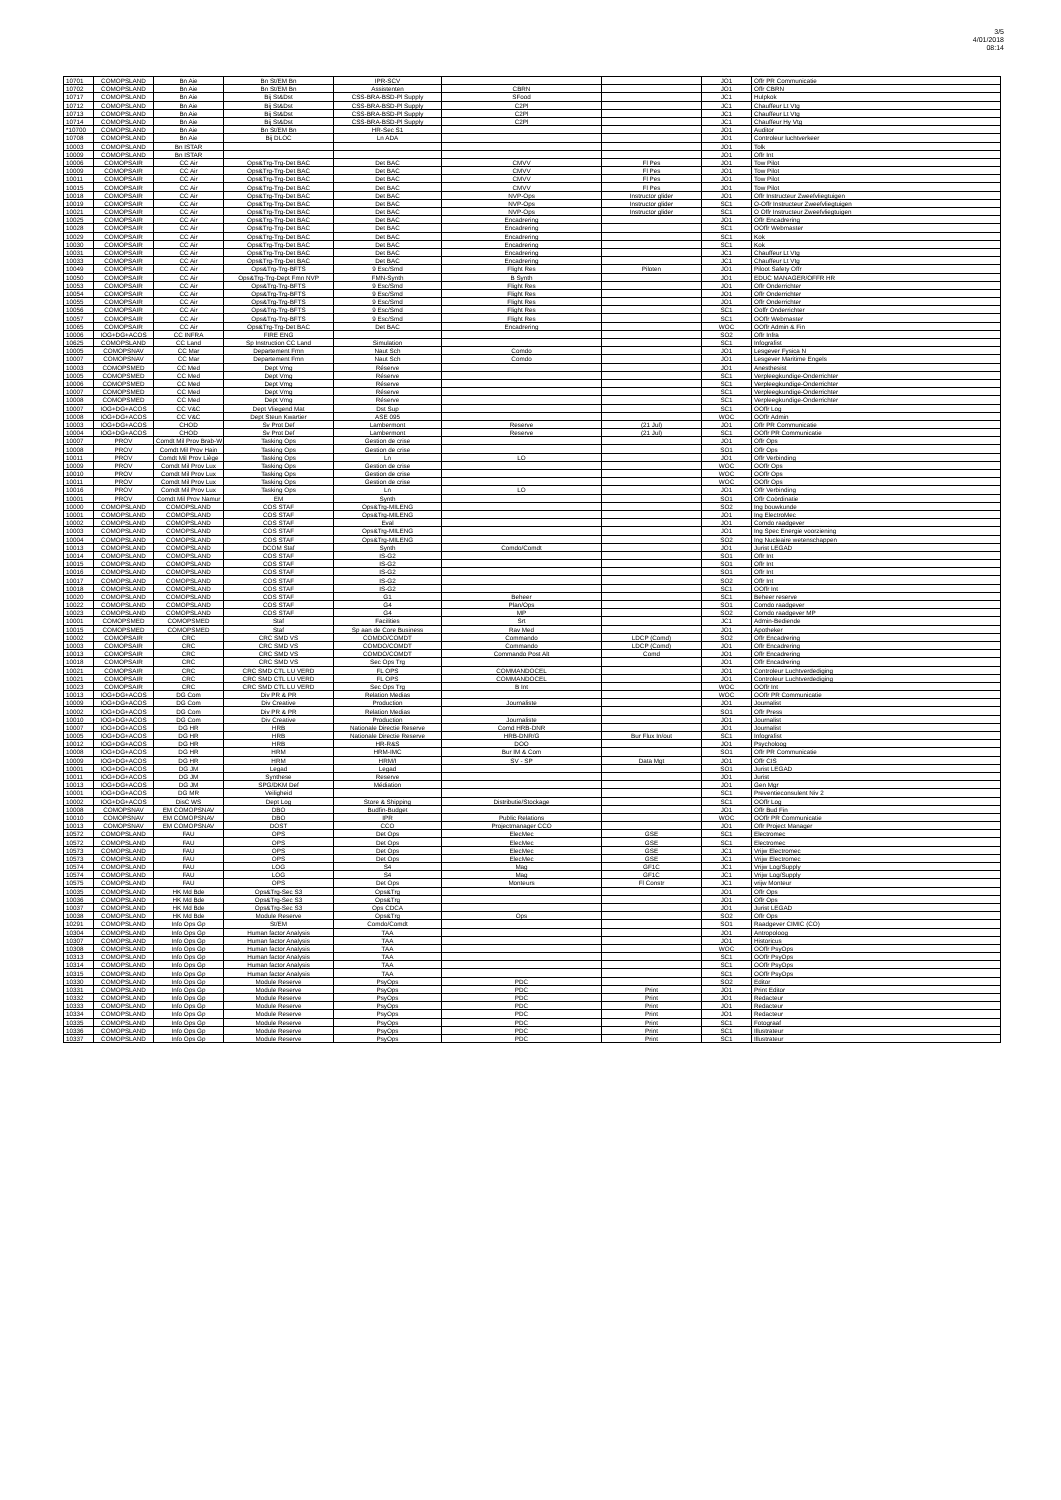3/5
4/01/2018
08:14
| 10701 | COMOPSLAND | Bn Aie | Bn St/EM Bn | IPR-SCV | | | JO1 | Offr PR Communicatie |
| 10702 | COMOPSLAND | Bn Aie | Bn St/EM Bn | Assistenten | CBRN | | JO1 | Offr CBRN |
| 10717 | COMOPSLAND | Bn Aie | Bij St&Dst | CSS-BRA-BSD-Pl Supply | SFood | | JC1 | Hulpkok |
| 10712 | COMOPSLAND | Bn Aie | Bij St&Dst | CSS-BRA-BSD-Pl Supply | C2Pl | | JC1 | Chauffeur Lt Vtg |
| 10713 | COMOPSLAND | Bn Aie | Bij St&Dst | CSS-BRA-BSD-Pl Supply | C2Pl | | JC1 | Chauffeur Lt Vtg |
| 10714 | COMOPSLAND | Bn Aie | Bij St&Dst | CSS-BRA-BSD-Pl Supply | C2Pl | | JC1 | Chauffeur Hy Vtg |
| *10700 | COMOPSLAND | Bn Aie | Bn St/EM Bn | HR-Sec S1 | | | JO1 | Auditor |
| 10708 | COMOPSLAND | Bn Aie | Bij DLOC | Ln ADA | | | JO1 | Controleur luchtverkeer |
| 10003 | COMOPSLAND | Bn ISTAR | | | | | JO1 | Tolk |
| 10009 | COMOPSLAND | Bn ISTAR | | | | | JO1 | Offr Int |
| 10006 | COMOPSAIR | CC Air | Ops&Trg-Trg-Det BAC | Det BAC | CMVV | Fl Pes | JO1 | Tow Pilot |
| 10009 | COMOPSAIR | CC Air | Ops&Trg-Trg-Det BAC | Det BAC | CMVV | Fl Pes | JO1 | Tow Pilot |
| 10011 | COMOPSAIR | CC Air | Ops&Trg-Trg-Det BAC | Det BAC | CMVV | Fl Pes | JO1 | Tow Pilot |
| 10015 | COMOPSAIR | CC Air | Ops&Trg-Trg-Det BAC | Det BAC | CMVV | Fl Pes | JO1 | Tow Pilot |
| 10018 | COMOPSAIR | CC Air | Ops&Trg-Trg-Det BAC | Det BAC | NVP-Ops | Instructor glider | JO1 | Offr Instructeur Zweefvliegtuigen |
| 10019 | COMOPSAIR | CC Air | Ops&Trg-Trg-Det BAC | Det BAC | NVP-Ops | Instructor glider | SC1 | O-Offr Instructeur Zweefvliegtuigen |
| 10021 | COMOPSAIR | CC Air | Ops&Trg-Trg-Det BAC | Det BAC | NVP-Ops | Instructor glider | SC1 | O Offr Instructeur Zweefvliegtuigen |
| 10025 | COMOPSAIR | CC Air | Ops&Trg-Trg-Det BAC | Det BAC | Encadrering | | JO1 | Offr Encadrering |
| 10028 | COMOPSAIR | CC Air | Ops&Trg-Trg-Det BAC | Det BAC | Encadrering | | SC1 | OOffr Webmaster |
| 10029 | COMOPSAIR | CC Air | Ops&Trg-Trg-Det BAC | Det BAC | Encadrering | | SC1 | Kok |
| 10030 | COMOPSAIR | CC Air | Ops&Trg-Trg-Det BAC | Det BAC | Encadrering | | SC1 | Kok |
| 10031 | COMOPSAIR | CC Air | Ops&Trg-Trg-Det BAC | Det BAC | Encadrering | | JC1 | Chauffeur Lt Vtg |
| 10033 | COMOPSAIR | CC Air | Ops&Trg-Trg-Det BAC | Det BAC | Encadrering | | JC1 | Chauffeur Lt Vtg |
| 10049 | COMOPSAIR | CC Air | Ops&Trg-Trg-BFTS | 9 Esc/Smd | Flight Res | Piloten | JO1 | Piloot Safety Offr |
| 10050 | COMOPSAIR | CC Air | Ops&Trg-Trg-Dept Fmn NVP | FMN-Synth | B Synth | | JO1 | EDUC MANAGER/OFFR HR |
| 10053 | COMOPSAIR | CC Air | Ops&Trg-Trg-BFTS | 9 Esc/Smd | Flight Res | | JO1 | Offr Onderrichter |
| 10054 | COMOPSAIR | CC Air | Ops&Trg-Trg-BFTS | 9 Esc/Smd | Flight Res | | JO1 | Offr Onderrichter |
| 10055 | COMOPSAIR | CC Air | Ops&Trg-Trg-BFTS | 9 Esc/Smd | Flight Res | | JO1 | Offr Onderrichter |
| 10056 | COMOPSAIR | CC Air | Ops&Trg-Trg-BFTS | 9 Esc/Smd | Flight Res | | SC1 | Ooffr Onderrichter |
| 10057 | COMOPSAIR | CC Air | Ops&Trg-Trg-BFTS | 9 Esc/Smd | Flight Res | | SC1 | OOffr Webmaster |
| 10065 | COMOPSAIR | CC Air | Ops&Trg-Trg-Det BAC | Det BAC | Encadrering | | WOC | OOffr Admin & Fin |
| 10006 | IOG+DG+ACOS | CC INFRA | FIRE ENG | | | | SO2 | Offr Infra |
| 10625 | COMOPSLAND | CC Land | Sp Instruction CC Land | Simulation | | | SC1 | Infografist |
| 10005 | COMOPSNAV | CC Mar | Departement Fmn | Naut Sch | Comdo | | JO1 | Lesgever Fysica N |
| 10007 | COMOPSNAV | CC Mar | Departement Fmn | Naut Sch | Comdo | | JO1 | Lesgever Maritime Engels |
| 10003 | COMOPSMED | CC Med | Dept Vmg | Réserve | | | JO1 | Anesthesist |
| 10005 | COMOPSMED | CC Med | Dept Vmg | Réserve | | | SC1 | Verpleegkundige-Onderrichter |
| 10006 | COMOPSMED | CC Med | Dept Vmg | Réserve | | | SC1 | Verpleegkundige-Onderrichter |
| 10007 | COMOPSMED | CC Med | Dept Vmg | Réserve | | | SC1 | Verpleegkundige-Onderrichter |
| 10008 | COMOPSMED | CC Med | Dept Vmg | Réserve | | | SC1 | Verpleegkundige-Onderrichter |
| 10007 | IOG+DG+ACOS | CC V&C | Dept Vliegend Mat | Dst Sup | | | SC1 | OOffr Log |
| 10008 | IOG+DG+ACOS | CC V&C | Dept Steun Kwartier | ASE 095 | | | WOC | OOffr Admin |
| 10003 | IOG+DG+ACOS | CHOD | Sv Prot Def | Lambermont | Reserve | (21 Jul) | JO1 | Offr PR Communicatie |
| 10004 | IOG+DG+ACOS | CHOD | Sv Prot Def | Lambermont | Reserve | (21 Jul) | SC1 | OOffr PR Communicatie |
| 10007 | PROV | Comdt Mil Prov Brab-W | Tasking Ops | Gestion de crise | | | JO1 | Offr Ops |
| 10008 | PROV | Comdt Mil Prov Hain | Tasking Ops | Gestion de crise | | | SO1 | Offr Ops |
| 10011 | PROV | Comdt Mil Prov Liège | Tasking Ops | Ln | LO | | JO1 | Offr Verbinding |
| 10009 | PROV | Comdt Mil Prov Lux | Tasking Ops | Gestion de crise | | | WOC | OOffr Ops |
| 10010 | PROV | Comdt Mil Prov Lux | Tasking Ops | Gestion de crise | | | WOC | OOffr Ops |
| 10011 | PROV | Comdt Mil Prov Lux | Tasking Ops | Gestion de crise | | | WOC | OOffr Ops |
| 10016 | PROV | Comdt Mil Prov Lux | Tasking Ops | Ln | LO | | JO1 | Offr Verbinding |
| 10001 | PROV | Comdt Mil Prov Namur | EM | Synth | | | SO1 | Offr Coördinatie |
| 10000 | COMOPSLAND | COMOPSLAND | COS STAF | Ops&Trg-MILENG | | | SO2 | Ing bouwkunde |
| 10001 | COMOPSLAND | COMOPSLAND | COS STAF | Ops&Trg-MILENG | | | JO1 | Ing ElectroMec |
| 10002 | COMOPSLAND | COMOPSLAND | COS STAF | Eval | | | JO1 | Comdo raadgever |
| 10003 | COMOPSLAND | COMOPSLAND | COS STAF | Ops&Trg-MILENG | | | JO1 | Ing Spec Energie voorziening |
| 10004 | COMOPSLAND | COMOPSLAND | COS STAF | Ops&Trg-MILENG | | | SO2 | Ing Nucleaire wetenschappen |
| 10013 | COMOPSLAND | COMOPSLAND | DCOM Staf | Synth | Comdo/Comdt | | JO1 | Jurist LEGAD |
| 10014 | COMOPSLAND | COMOPSLAND | COS STAF | IS-G2 | | | SO1 | Offr Int |
| 10015 | COMOPSLAND | COMOPSLAND | COS STAF | IS-G2 | | | SO1 | Offr Int |
| 10016 | COMOPSLAND | COMOPSLAND | COS STAF | IS-G2 | | | SO1 | Offr Int |
| 10017 | COMOPSLAND | COMOPSLAND | COS STAF | IS-G2 | | | SO2 | Offr Int |
| 10018 | COMOPSLAND | COMOPSLAND | COS STAF | IS-G2 | | | SC1 | OOffr Int |
| 10020 | COMOPSLAND | COMOPSLAND | COS STAF | G1 | Beheer | | SC1 | Beheer reserve |
| 10022 | COMOPSLAND | COMOPSLAND | COS STAF | G4 | Plan/Ops | | SO1 | Comdo raadgever |
| 10023 | COMOPSLAND | COMOPSLAND | COS STAF | G4 | MP | | SO2 | Comdo raadgever MP |
| 10001 | COMOPSMED | COMOPSMED | Staf | Facilities | Srt | | JC1 | Admin-Bediende |
| 10015 | COMOPSMED | COMOPSMED | Staf | Sp aan de Core Business | Rav Med | | JO1 | Apotheker |
| 10002 | COMOPSAIR | CRC | CRC SMD VS | COMDO/COMDT | Commando | LDCP (Comd) | SO2 | Offr Encadrering |
| 10003 | COMOPSAIR | CRC | CRC SMD VS | COMDO/COMDT | Commando | LDCP (Comd) | JO1 | Offr Encadrering |
| 10013 | COMOPSAIR | CRC | CRC SMD VS | COMDO/COMDT | Commando Post Alt | Comd | JO1 | Offr Encadrering |
| 10018 | COMOPSAIR | CRC | CRC SMD VS | Sec Ops Trg | | | JO1 | Offr Encadrering |
| 10021 | COMOPSAIR | CRC | CRC SMD CTL LU VERD | FL OPS | COMMANDOCEL | | JO1 | Controleur Luchtverdediging |
| 10021 | COMOPSAIR | CRC | CRC SMD CTL LU VERD | FL OPS | COMMANDOCEL | | JO1 | Controleur Luchtverdediging |
| 10023 | COMOPSAIR | CRC | CRC SMD CTL LU VERD | Sec Ops Trg | B Int | | WOC | OOffr Int |
| 10013 | IOG+DG+ACOS | DG Com | Div PR & PR | Relation Medias | | | WOC | OOffr PR Communicatie |
| 10009 | IOG+DG+ACOS | DG Com | Div Creative | Production | Journaliste | | JO1 | Journalist |
| 10002 | IOG+DG+ACOS | DG Com | Div PR & PR | Relation Medias | | | SO1 | Offr Press |
| 10010 | IOG+DG+ACOS | DG Com | Div Creative | Production | Journaliste | | JO1 | Journalist |
| 10007 | IOG+DG+ACOS | DG HR | HRB | Nationale Directie Reserve | Comd HRB-DNR | | JO1 | Journalist |
| 10005 | IOG+DG+ACOS | DG HR | HRB | Nationale Directie Reserve | HRB-DNR/G | Bur Flux In/out | SC1 | Infografist |
| 10012 | IOG+DG+ACOS | DG HR | HRB | HR-R&S | DOO | | JO1 | Psycholoog |
| 10008 | IOG+DG+ACOS | DG HR | HRM | HRM-IMC | Bur IM & Com | | SO1 | Offr PR Communicatie |
| 10009 | IOG+DG+ACOS | DG HR | HRM | HRM/I | SV - SP | Data Mgt | JO1 | Offr CIS |
| 10001 | IOG+DG+ACOS | DG JM | Legad | Legad | | | SO1 | Jurist LEGAD |
| 10011 | IOG+DG+ACOS | DG JM | Synthese | Reserve | | | JO1 | Jurist |
| 10013 | IOG+DG+ACOS | DG JM | SPG/DKM Def | Médiation | | | JO1 | Gen Mgr |
| 10001 | IOG+DG+ACOS | DG MR | Veiligheid | | | | SC1 | Preventieconsulent Niv 2 |
| 10002 | IOG+DG+ACOS | DisC WS | Dept Log | Store & Shipping | Distributie/Stockage | | SC1 | OOffr Log |
| 10008 | COMOPSNAV | EM COMOPSNAV | DBO | Budfin-Budget | | | JO1 | Offr Bud Fin |
| 10010 | COMOPSNAV | EM COMOPSNAV | DBO | IPR | Public Relations | | WOC | OOffr PR Communicatie |
| 10013 | COMOPSNAV | EM COMOPSNAV | DOST | CCO | Projectmanager CCO | | JO1 | Offr Project Manager |
| 10572 | COMOPSLAND | FAU | OPS | Det Ops | ElecMec | GSE | SC1 | Electromec |
| 10572 | COMOPSLAND | FAU | OPS | Det Ops | ElecMec | GSE | SC1 | Electromec |
| 10573 | COMOPSLAND | FAU | OPS | Det Ops | ElecMec | GSE | JC1 | Vrijw Electromec |
| 10573 | COMOPSLAND | FAU | OPS | Det Ops | ElecMec | GSE | JC1 | Vrijw Electromec |
| 10574 | COMOPSLAND | FAU | LOG | S4 | Mag | GF1C | JC1 | Vrijw Log/Supply |
| 10574 | COMOPSLAND | FAU | LOG | S4 | Mag | GF1C | JC1 | Vrijw Log/Supply |
| 10575 | COMOPSLAND | FAU | OPS | Det Ops | Monteurs | Fl Constr | JC1 | vrijw Monteur |
| 10035 | COMOPSLAND | HK Md Bde | Ops&Trg-Sec S3 | Ops&Trg | | | JO1 | Offr Ops |
| 10036 | COMOPSLAND | HK Md Bde | Ops&Trg-Sec S3 | Ops&Trg | | | JO1 | Offr Ops |
| 10037 | COMOPSLAND | HK Md Bde | Ops&Trg-Sec S3 | Ops CDCA | | | JO1 | Jurist LEGAD |
| 10038 | COMOPSLAND | HK Md Bde | Module Reserve | Ops&Trg | Ops | | SO2 | Offr Ops |
| 10291 | COMOPSLAND | Info Ops Gp | St/EM | Comdo/Comdt | | | SO1 | Raadgever CIMIC (CO) |
| 10304 | COMOPSLAND | Info Ops Gp | Human factor Analysis | TAA | | | JO1 | Antropoloog |
| 10307 | COMOPSLAND | Info Ops Gp | Human factor Analysis | TAA | | | JO1 | Historicus |
| 10308 | COMOPSLAND | Info Ops Gp | Human factor Analysis | TAA | | | WOC | OOffr PsyOps |
| 10313 | COMOPSLAND | Info Ops Gp | Human factor Analysis | TAA | | | SC1 | OOffr PsyOps |
| 10314 | COMOPSLAND | Info Ops Gp | Human factor Analysis | TAA | | | SC1 | OOffr PsyOps |
| 10315 | COMOPSLAND | Info Ops Gp | Human factor Analysis | TAA | | | SC1 | OOffr PsyOps |
| 10330 | COMOPSLAND | Info Ops Gp | Module Reserve | PsyOps | PDC | | SO2 | Editor |
| 10331 | COMOPSLAND | Info Ops Gp | Module Reserve | PsyOps | PDC | Print | JO1 | Print Editor |
| 10332 | COMOPSLAND | Info Ops Gp | Module Reserve | PsyOps | PDC | Print | JO1 | Redacteur |
| 10333 | COMOPSLAND | Info Ops Gp | Module Reserve | PsyOps | PDC | Print | JO1 | Redacteur |
| 10334 | COMOPSLAND | Info Ops Gp | Module Reserve | PsyOps | PDC | Print | JO1 | Redacteur |
| 10335 | COMOPSLAND | Info Ops Gp | Module Reserve | PsyOps | PDC | Print | SC1 | Fotograaf |
| 10336 | COMOPSLAND | Info Ops Gp | Module Reserve | PsyOps | PDC | Print | SC1 | Illustrateur |
| 10337 | COMOPSLAND | Info Ops Gp | Module Reserve | PsyOps | PDC | Print | SC1 | Illustrateur |